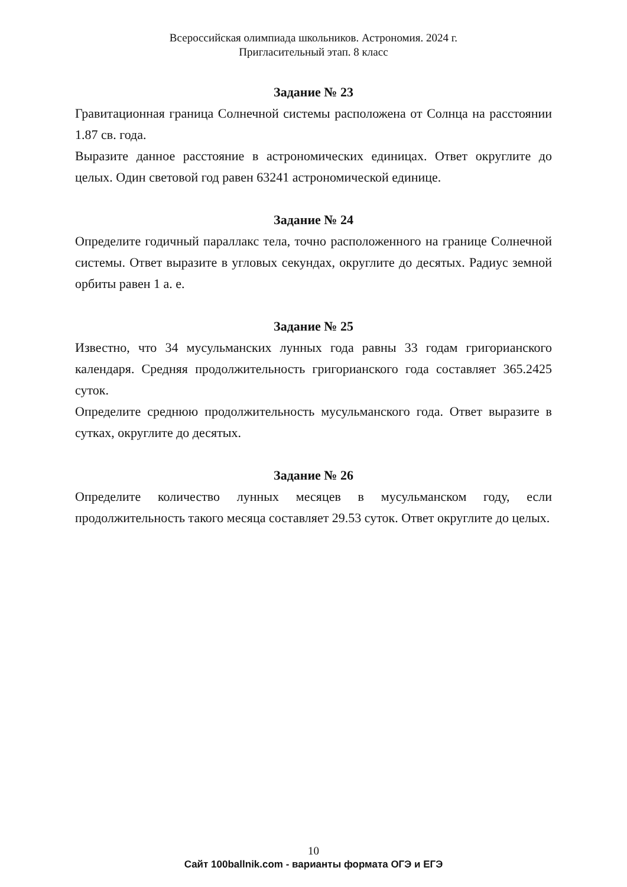Всероссийская олимпиада школьников. Астрономия. 2024 г.
Пригласительный этап. 8 класс
Задание № 23
Гравитационная граница Солнечной системы расположена от Солнца на расстоянии 1.87 св. года.
Выразите данное расстояние в астрономических единицах. Ответ округлите до целых. Один световой год равен 63241 астрономической единице.
Задание № 24
Определите годичный параллакс тела, точно расположенного на границе Солнечной системы. Ответ выразите в угловых секундах, округлите до десятых. Радиус земной орбиты равен 1 а. е.
Задание № 25
Известно, что 34 мусульманских лунных года равны 33 годам григорианского календаря. Средняя продолжительность григорианского года составляет 365.2425 суток.
Определите среднюю продолжительность мусульманского года. Ответ выразите в сутках, округлите до десятых.
Задание № 26
Определите количество лунных месяцев в мусульманском году, если продолжительность такого месяца составляет 29.53 суток. Ответ округлите до целых.
10
Сайт 100ballnik.com - варианты формата ОГЭ и ЕГЭ